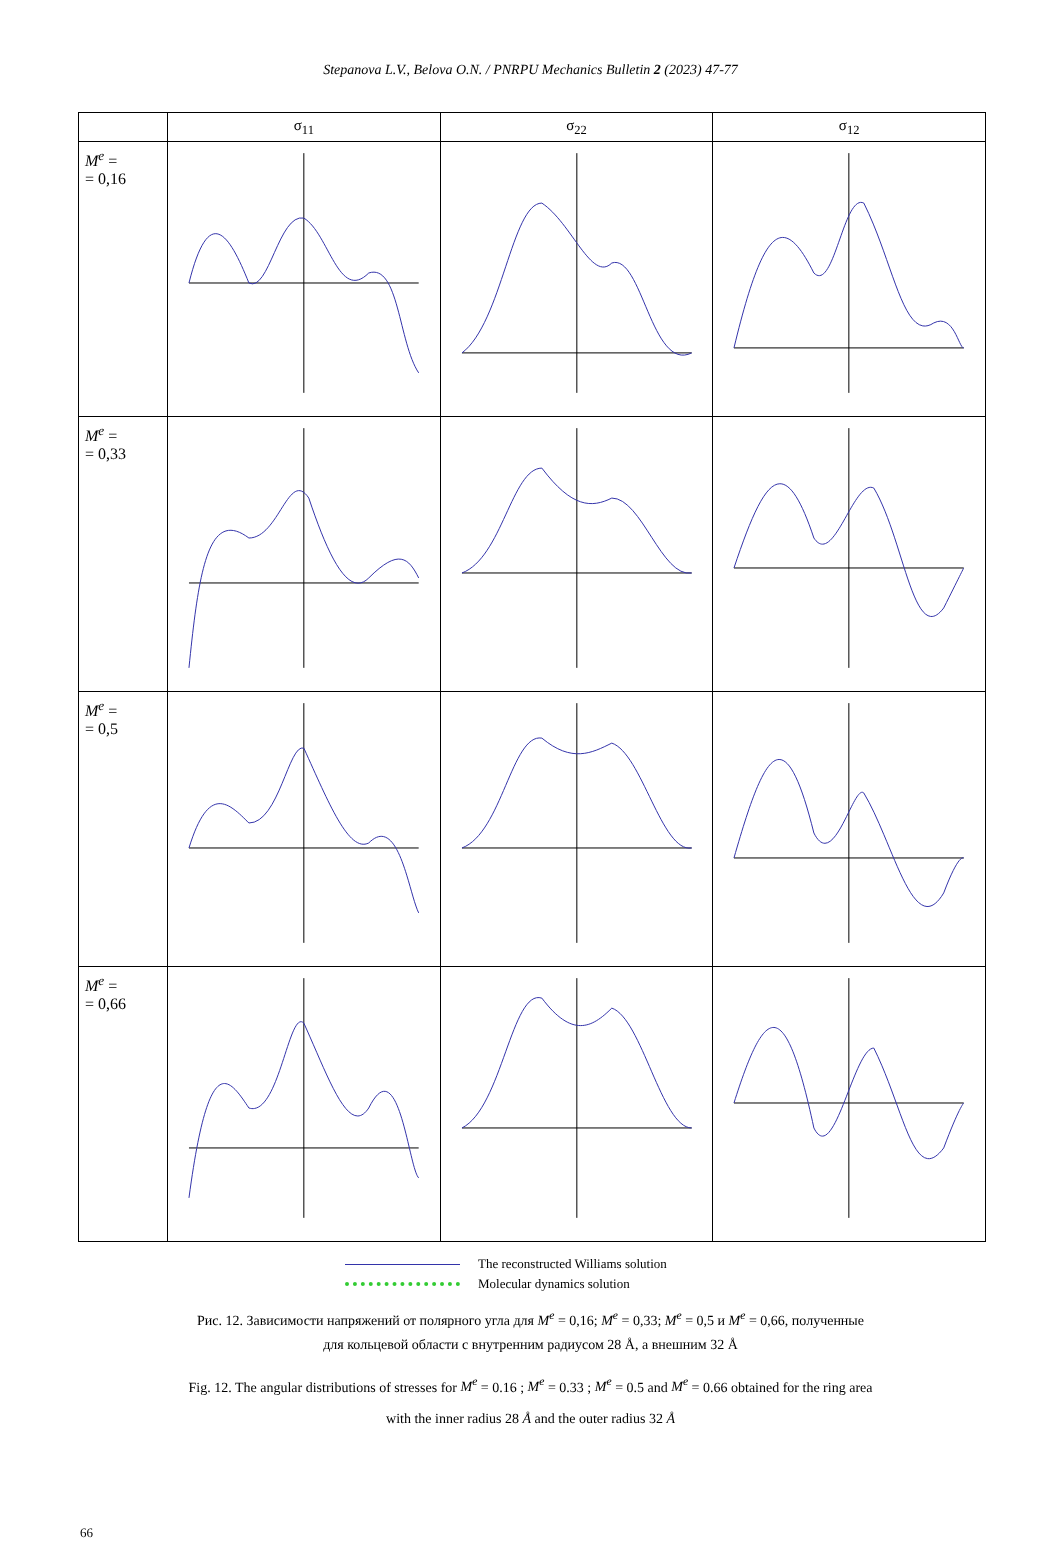Stepanova L.V., Belova O.N. / PNRPU Mechanics Bulletin 2 (2023) 47-77
| | σ<sub>11</sub> | σ<sub>22</sub> | σ<sub>12</sub> |
| --- | --- | --- | --- |
| M<sup>e</sup> = = 0,16 | | | |
| M<sup>e</sup> = = 0,33 | | | |
| M<sup>e</sup> = = 0,5 | | | |
| M<sup>e</sup> = = 0,66 | | | |
The reconstructed Williams solution
Molecular dynamics solution
Рис. 12. Зависимости напряжений от полярного угла для M<sup>e</sup> = 0,16; M<sup>e</sup> = 0,33; M<sup>e</sup> = 0,5 и M<sup>e</sup> = 0,66, полученные
для кольцевой области с внутренним радиусом 28 Å, а внешним 32 Å
Fig. 12. The angular distributions of stresses for M<sup>e</sup> = 0.16 ; M<sup>e</sup> = 0.33 ; M<sup>e</sup> = 0.5 and M<sup>e</sup> = 0.66 obtained for the ring area
with the inner radius 28 Å and the outer radius 32 Å
66